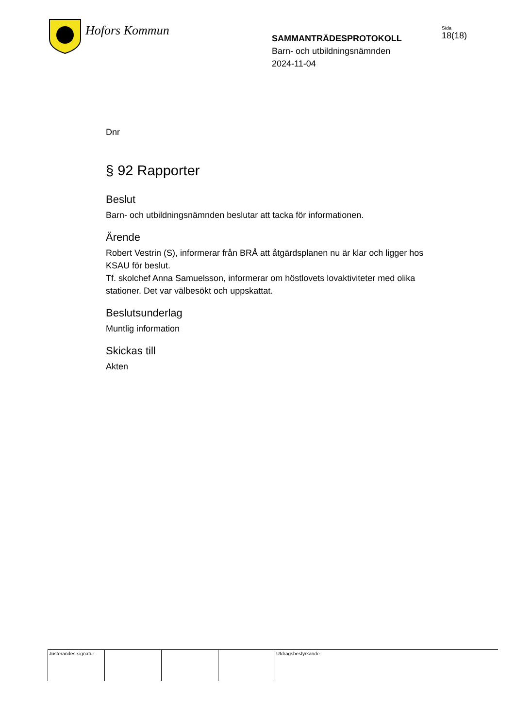Hofors Kommun
SAMMANTRÄDESPROTOKOLL
Barn- och utbildningsnämnden
2024-11-04
Sida
18(18)
Dnr
§ 92 Rapporter
Beslut
Barn- och utbildningsnämnden beslutar att tacka för informationen.
Ärende
Robert Vestrin (S), informerar från BRÅ att åtgärdsplanen nu är klar och ligger hos KSAU för beslut.
Tf. skolchef Anna Samuelsson, informerar om höstlovets lovaktiviteter med olika stationer. Det var välbesökt och uppskattat.
Beslutsunderlag
Muntlig information
Skickas till
Akten
Justerandes signatur
Utdragsbestyrkande